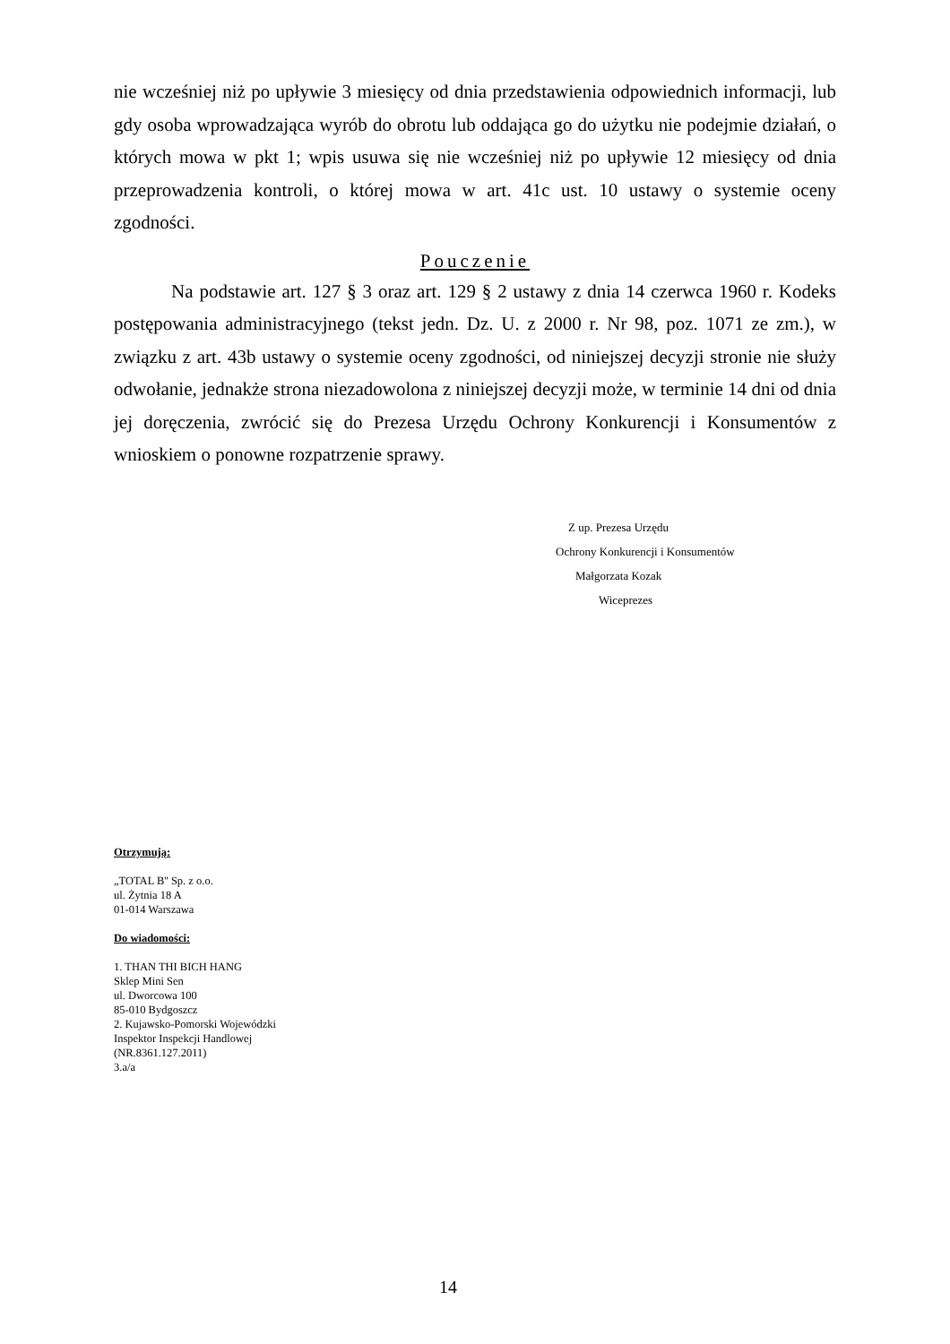nie wcześniej niż po upływie 3 miesięcy od dnia przedstawienia odpowiednich informacji, lub gdy osoba wprowadzająca wyrób do obrotu lub oddająca go do użytku nie podejmie działań, o których mowa w pkt 1; wpis usuwa się nie wcześniej niż po upływie 12 miesięcy od dnia przeprowadzenia kontroli, o której mowa w art. 41c ust. 10 ustawy o systemie oceny zgodności.
Pouczenie
Na podstawie art. 127 § 3 oraz art. 129 § 2 ustawy z dnia 14 czerwca 1960 r. Kodeks postępowania administracyjnego (tekst jedn. Dz. U. z 2000 r. Nr 98, poz. 1071 ze zm.), w związku z art. 43b ustawy o systemie oceny zgodności, od niniejszej decyzji stronie nie służy odwołanie, jednakże strona niezadowolona z niniejszej decyzji może, w terminie 14 dni od dnia jej doręczenia, zwrócić się do Prezesa Urzędu Ochrony Konkurencji i Konsumentów z wnioskiem o ponowne rozpatrzenie sprawy.
Z up. Prezesa Urzędu
Ochrony Konkurencji i Konsumentów
Małgorzata Kozak
Wiceprezes
Otrzymują:
„TOTAL B'' Sp. z o.o.
ul. Żytnia 18 A
01-014 Warszawa
Do wiadomości:
1. THAN THI BICH HANG
Sklep Mini Sen
ul. Dworcowa 100
85-010 Bydgoszcz
2. Kujawsko-Pomorski Wojewódzki
Inspektor Inspekcji Handlowej
(NR.8361.127.2011)
3.a/a
14